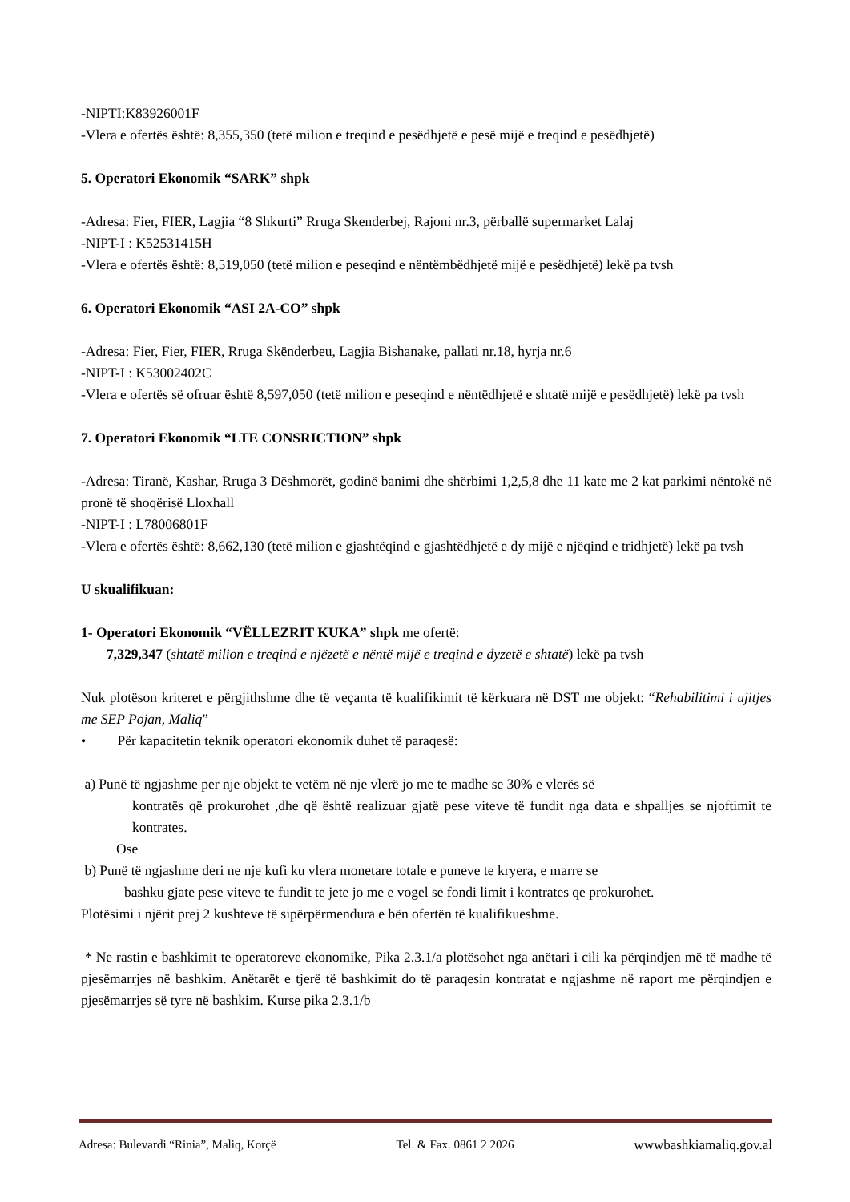-NIPTI:K83926001F
-Vlera e ofertës është: 8,355,350 (tetë milion e treqind e pesëdhjetë e pesë mijë e treqind e pesëdhjetë)
5. Operatori Ekonomik “SARK” shpk
-Adresa: Fier, FIER, Lagjia “8 Shkurti” Rruga Skenderbej, Rajoni nr.3, përballë supermarket Lalaj
-NIPT-I : K52531415H
-Vlera e ofertës është: 8,519,050 (tetë milion e peseqind e nëntëmbëdhjetë mijë e pesëdhjetë) lekë pa tvsh
6. Operatori Ekonomik “ASI 2A-CO” shpk
-Adresa: Fier, Fier, FIER, Rruga Skënderbeu, Lagjia Bishanake, pallati nr.18, hyrja nr.6
-NIPT-I : K53002402C
-Vlera e ofertës së ofruar është 8,597,050 (tetë milion e peseqind e nëntëdhjetë e shtatë mijë e pesëdhjetë) lekë pa tvsh
7. Operatori Ekonomik “LTE CONSRICTION” shpk
-Adresa: Tiranë, Kashar, Rruga 3 Dëshmorët, godinë banimi dhe shërbimi 1,2,5,8 dhe 11 kate me 2 kat parkimi nëntokë në pronë të shoqërisë Lloxhall
-NIPT-I : L78006801F
-Vlera e ofertës është: 8,662,130 (tetë milion e gjashtëqind e gjashtëdhjetë e dy mijë e njëqind e tridhjetë) lekë pa tvsh
U skualifikuan:
1- Operatori Ekonomik “VËLLEZRIT KUKA” shpk me ofertë:
7,329,347 (shtatë milion e treqind e njëzetë e nëntë mijë e treqind e dyzetë e shtatë) lekë pa tvsh
Nuk plotëson kriteret e përgjithshme dhe të veçanta të kualifikimit të kërkuara në DST me objekt: “Rehabilitimi i ujitjes me SEP Pojan, Maliq”
• Për kapacitetin teknik operatori ekonomik duhet të paraqesë:
a) Punë të ngjashme per nje objekt te vetëm në nje vlerë jo me te madhe se 30% e vlerës së
kontratës që prokurohet ,dhe që është realizuar gjatë pese viteve të fundit nga data e shpalljes se njoftimit te kontrates.
Ose
b) Punë të ngjashme deri ne nje kufi ku vlera monetare totale e puneve te kryera, e marre se
bashku gjate pese viteve te fundit te jete jo me e vogel se fondi limit i kontrates qe prokurohet.
Plotësimi i njërit prej 2 kushteve të sipërpërmendura e bën ofertën të kualifikueshme.
* Ne rastin e bashkimit te operatoreve ekonomike, Pika 2.3.1/a plotësohet nga anëtari i cili ka përqindjen më të madhe të pjesëmarrjes në bashkim. Anëtarët e tjerë të bashkimit do të paraqesin kontratat e ngjashme në raport me përqindjen e pjesëmarrjes së tyre në bashkim. Kurse pika 2.3.1/b
Adresa: Bulevardi “Rinia”, Maliq, Korçë Tel. & Fax. 0861 2 2026 wwwbashkiamaliq.gov.al